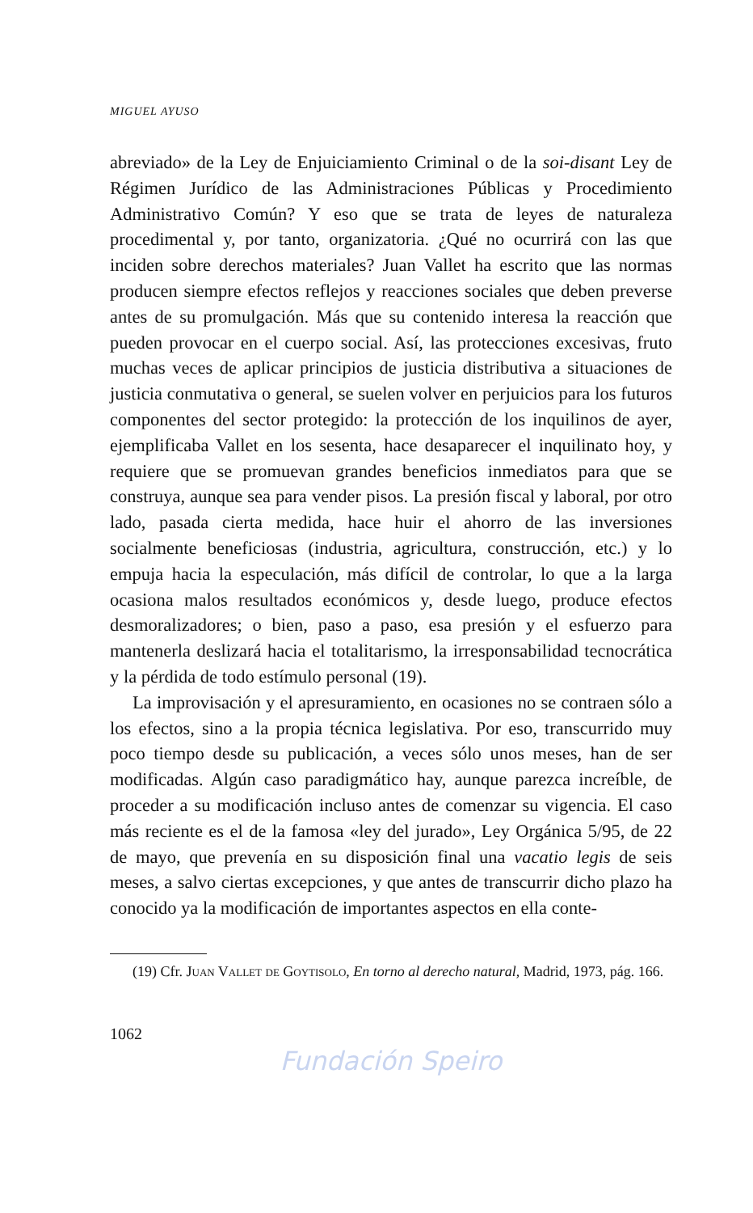MIGUEL AYUSO
abreviado» de la Ley de Enjuiciamiento Criminal o de la soi-disant Ley de Régimen Jurídico de las Administraciones Públicas y Procedimiento Administrativo Común? Y eso que se trata de leyes de naturaleza procedimental y, por tanto, organizatoria. ¿Qué no ocurrirá con las que inciden sobre derechos materiales? Juan Vallet ha escrito que las normas producen siempre efectos reflejos y reacciones sociales que deben preverse antes de su promulgación. Más que su contenido interesa la reacción que pueden provocar en el cuerpo social. Así, las protecciones excesivas, fruto muchas veces de aplicar principios de justicia distributiva a situaciones de justicia conmutativa o general, se suelen volver en perjuicios para los futuros componentes del sector protegido: la protección de los inquilinos de ayer, ejemplificaba Vallet en los sesenta, hace desaparecer el inquilinato hoy, y requiere que se promuevan grandes beneficios inmediatos para que se construya, aunque sea para vender pisos. La presión fiscal y laboral, por otro lado, pasada cierta medida, hace huir el ahorro de las inversiones socialmente beneficiosas (industria, agricultura, construcción, etc.) y lo empuja hacia la especulación, más difícil de controlar, lo que a la larga ocasiona malos resultados económicos y, desde luego, produce efectos desmoralizadores; o bien, paso a paso, esa presión y el esfuerzo para mantenerla deslizará hacia el totalitarismo, la irresponsabilidad tecnocrática y la pérdida de todo estímulo personal (19).
La improvisación y el apresuramiento, en ocasiones no se contraen sólo a los efectos, sino a la propia técnica legislativa. Por eso, transcurrido muy poco tiempo desde su publicación, a veces sólo unos meses, han de ser modificadas. Algún caso paradigmático hay, aunque parezca increíble, de proceder a su modificación incluso antes de comenzar su vigencia. El caso más reciente es el de la famosa «ley del jurado», Ley Orgánica 5/95, de 22 de mayo, que prevenía en su disposición final una vacatio legis de seis meses, a salvo ciertas excepciones, y que antes de transcurrir dicho plazo ha conocido ya la modificación de importantes aspectos en ella conte-
(19) Cfr. Juan Vallet de Goytisolo, En torno al derecho natural, Madrid, 1973, pág. 166.
1062
Fundación Speiro